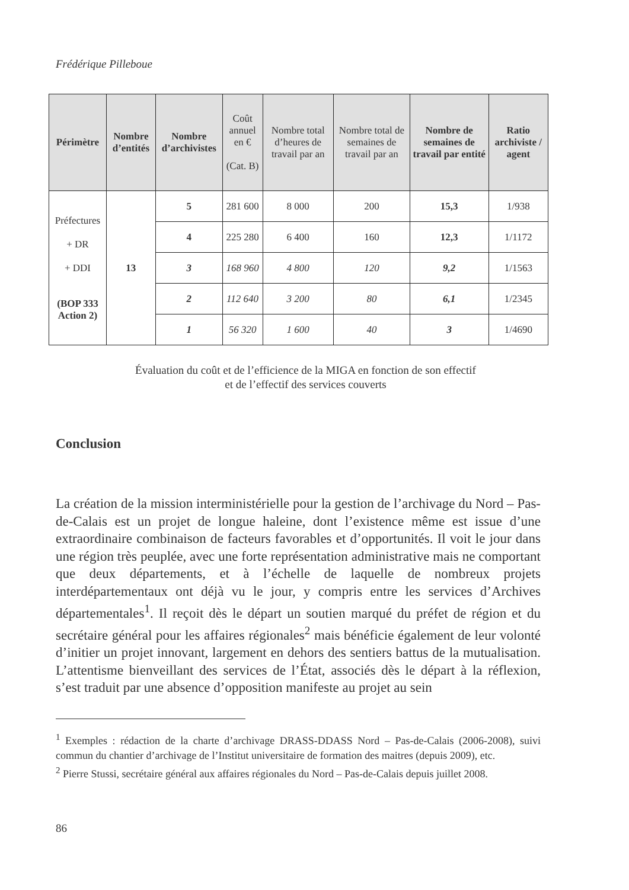Frédérique Pilleboue
| Périmètre | Nombre d’entités | Nombre d’archivistes | Coût annuel en € (Cat. B) | Nombre total d’heures de travail par an | Nombre total de semaines de travail par an | Nombre de semaines de travail par entité | Ratio archiviste / agent |
| --- | --- | --- | --- | --- | --- | --- | --- |
| Préfectures + DR + DDI (BOP 333 Action 2) | 13 | 5 | 281 600 | 8 000 | 200 | 15,3 | 1/938 |
| | | 4 | 225 280 | 6 400 | 160 | 12,3 | 1/1172 |
| | | 3 | 168 960 | 4 800 | 120 | 9,2 | 1/1563 |
| | | 2 | 112 640 | 3 200 | 80 | 6,1 | 1/2345 |
| | | 1 | 56 320 | 1 600 | 40 | 3 | 1/4690 |
Évaluation du coût et de l’efficience de la MIGA en fonction de son effectif
et de l’effectif des services couverts
Conclusion
La création de la mission interministérielle pour la gestion de l’archivage du Nord – Pas-de-Calais est un projet de longue haleine, dont l’existence même est issue d’une extraordinaire combinaison de facteurs favorables et d’opportunités. Il voit le jour dans une région très peuplée, avec une forte représentation administrative mais ne comportant que deux départements, et à l’échelle de laquelle de nombreux projets interdépartementaux ont déjà vu le jour, y compris entre les services d’Archives départementales<sup>1</sup>. Il reçoit dès le départ un soutien marqué du préfet de région et du secrétaire général pour les affaires régionales<sup>2</sup> mais bénéficie également de leur volonté d’initier un projet innovant, largement en dehors des sentiers battus de la mutualisation. L’attentisme bienveillant des services de l’État, associés dès le départ à la réflexion, s’est traduit par une absence d’opposition manifeste au projet au sein
<sup>1</sup> Exemples : rédaction de la charte d’archivage DRASS-DDASS Nord – Pas-de-Calais (2006-2008), suivi commun du chantier d’archivage de l’Institut universitaire de formation des maitres (depuis 2009), etc.
<sup>2</sup> Pierre Stussi, secrétaire général aux affaires régionales du Nord – Pas-de-Calais depuis juillet 2008.
86